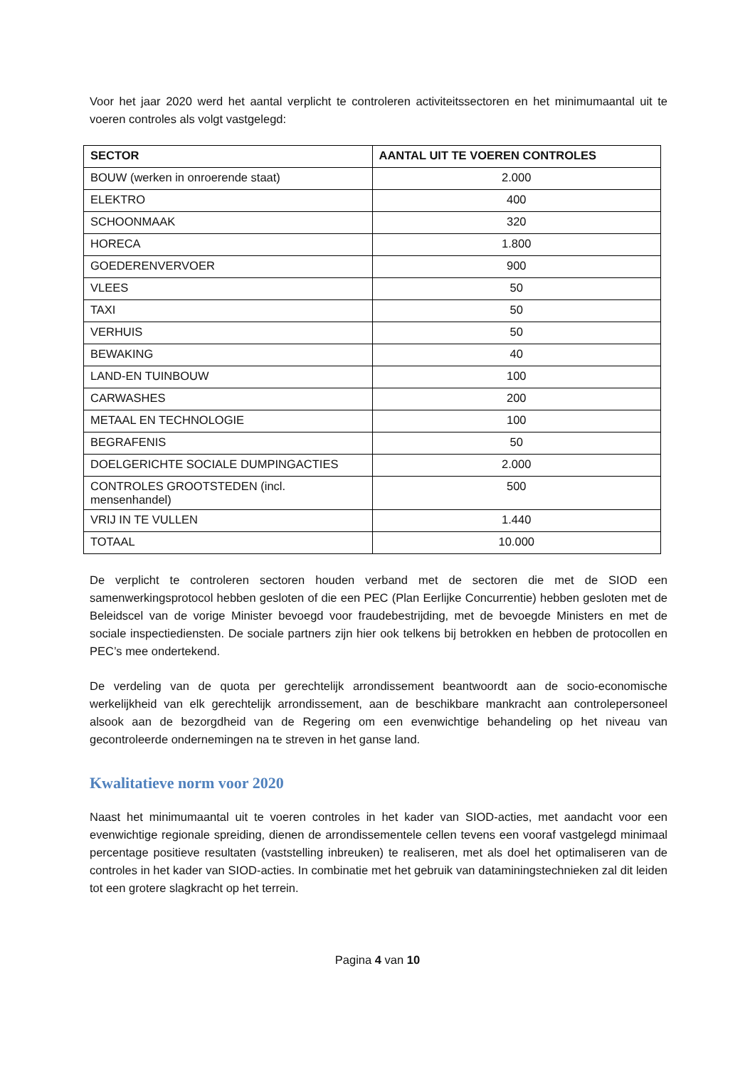Voor het jaar 2020 werd het aantal verplicht te controleren activiteitssectoren en het minimumaantal uit te voeren controles als volgt vastgelegd:
| SECTOR | AANTAL UIT TE VOEREN CONTROLES |
| --- | --- |
| BOUW (werken in onroerende staat) | 2.000 |
| ELEKTRO | 400 |
| SCHOONMAAK | 320 |
| HORECA | 1.800 |
| GOEDERENVERVOER | 900 |
| VLEES | 50 |
| TAXI | 50 |
| VERHUIS | 50 |
| BEWAKING | 40 |
| LAND-EN TUINBOUW | 100 |
| CARWASHES | 200 |
| METAAL EN TECHNOLOGIE | 100 |
| BEGRAFENIS | 50 |
| DOELGERICHTE SOCIALE DUMPINGACTIES | 2.000 |
| CONTROLES GROOTSTEDEN (incl. mensenhandel) | 500 |
| VRIJ IN TE VULLEN | 1.440 |
| TOTAAL | 10.000 |
De verplicht te controleren sectoren houden verband met de sectoren die met de SIOD een samenwerkingsprotocol hebben gesloten of die een PEC (Plan Eerlijke Concurrentie) hebben gesloten met de Beleidscel van de vorige Minister bevoegd voor fraudebestrijding, met de bevoegde Ministers en met de sociale inspectiediensten. De sociale partners zijn hier ook telkens bij betrokken en hebben de protocollen en PEC’s mee ondertekend.
De verdeling van de quota per gerechtelijk arrondissement beantwoordt aan de socio-economische werkelijkheid van elk gerechtelijk arrondissement, aan de beschikbare mankracht aan controlepersoneel alsook aan de bezorgdheid van de Regering om een evenwichtige behandeling op het niveau van gecontroleerde ondernemingen na te streven in het ganse land.
Kwalitatieve norm voor 2020
Naast het minimumaantal uit te voeren controles in het kader van SIOD-acties, met aandacht voor een evenwichtige regionale spreiding, dienen de arrondissementele cellen tevens een vooraf vastgelegd minimaal percentage positieve resultaten (vaststelling inbreuken) te realiseren, met als doel het optimaliseren van de controles in het kader van SIOD-acties. In combinatie met het gebruik van dataminingstechnieken zal dit leiden tot een grotere slagkracht op het terrein.
Pagina 4 van 10